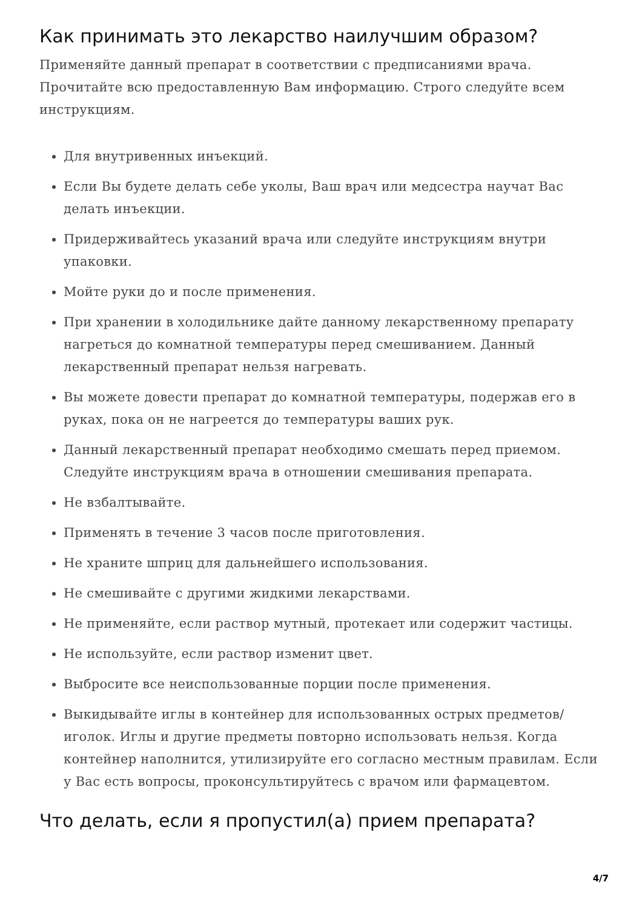Как принимать это лекарство наилучшим образом?
Применяйте данный препарат в соответствии с предписаниями врача. Прочитайте всю предоставленную Вам информацию. Строго следуйте всем инструкциям.
Для внутривенных инъекций.
Если Вы будете делать себе уколы, Ваш врач или медсестра научат Вас делать инъекции.
Придерживайтесь указаний врача или следуйте инструкциям внутри упаковки.
Мойте руки до и после применения.
При хранении в холодильнике дайте данному лекарственному препарату нагреться до комнатной температуры перед смешиванием. Данный лекарственный препарат нельзя нагревать.
Вы можете довести препарат до комнатной температуры, подержав его в руках, пока он не нагреется до температуры ваших рук.
Данный лекарственный препарат необходимо смешать перед приемом. Следуйте инструкциям врача в отношении смешивания препарата.
Не взбалтывайте.
Применять в течение 3 часов после приготовления.
Не храните шприц для дальнейшего использования.
Не смешивайте с другими жидкими лекарствами.
Не применяйте, если раствор мутный, протекает или содержит частицы.
Не используйте, если раствор изменит цвет.
Выбросите все неиспользованные порции после применения.
Выкидывайте иглы в контейнер для использованных острых предметов/иголок. Иглы и другие предметы повторно использовать нельзя. Когда контейнер наполнится, утилизируйте его согласно местным правилам. Если у Вас есть вопросы, проконсультируйтесь с врачом или фармацевтом.
Что делать, если я пропустил(а) прием препарата?
4/7